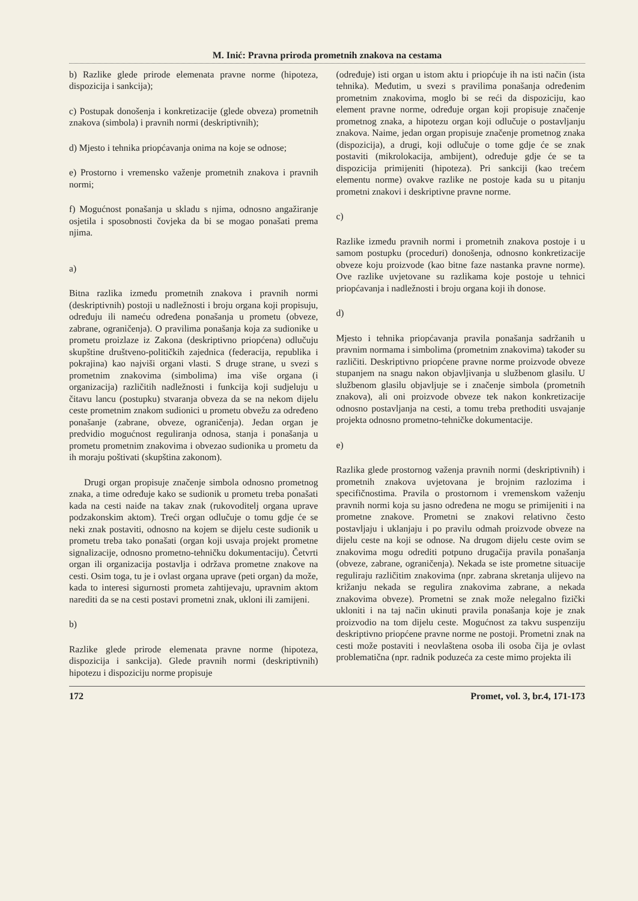M. Inić: Pravna priroda prometnih znakova na cestama
b) Razlike glede prirode elemenata pravne norme (hipoteza, dispozicija i sankcija);
c) Postupak donošenja i konkretizacije (glede obveza) prometnih znakova (simbola) i pravnih normi (deskriptivnih);
d) Mjesto i tehnika priopćavanja onima na koje se odnose;
e) Prostorno i vremensko važenje prometnih znakova i pravnih normi;
f) Mogućnost ponašanja u skladu s njima, odnosno angažiranje osjetila i sposobnosti čovjeka da bi se mogao ponašati prema njima.
a)
Bitna razlika između prometnih znakova i pravnih normi (deskriptivnih) postoji u nadležnosti i broju organa koji propisuju, određuju ili nameću određena ponašanja u prometu (obveze, zabrane, ograničenja). O pravilima ponašanja koja za sudionike u prometu proizlaze iz Zakona (deskriptivno priopćena) odlučuju skupštine društveno-političkih zajednica (federacija, republika i pokrajina) kao najviši organi vlasti. S druge strane, u svezi s prometnim znakovima (simbolima) ima više organa (i organizacija) različitih nadležnosti i funkcija koji sudjeluju u čitavu lancu (postupku) stvaranja obveza da se na nekom dijelu ceste prometnim znakom sudionici u prometu obvežu za određeno ponašanje (zabrane, obveze, ograničenja). Jedan organ je predvidio mogućnost reguliranja odnosa, stanja i ponašanja u prometu prometnim znakovima i obvezao sudionika u prometu da ih moraju poštivati (skupština zakonom).
Drugi organ propisuje značenje simbola odnosno prometnog znaka, a time određuje kako se sudionik u prometu treba ponašati kada na cesti naiđe na takav znak (rukovoditelj organa uprave podzakonskim aktom). Treći organ odlučuje o tomu gdje će se neki znak postaviti, odnosno na kojem se dijelu ceste sudionik u prometu treba tako ponašati (organ koji usvaja projekt prometne signalizacije, odnosno prometno-tehničku dokumentaciju). Četvrti organ ili organizacija postavlja i održava prometne znakove na cesti. Osim toga, tu je i ovlast organa uprave (peti organ) da može, kada to interesi sigurnosti prometa zahtijevaju, upravnim aktom narediti da se na cesti postavi prometni znak, ukloni ili zamijeni.
b)
Razlike glede prirode elemenata pravne norme (hipoteza, dispozicija i sankcija). Glede pravnih normi (deskriptivnih) hipotezu i dispoziciju norme propisuje
(određuje) isti organ u istom aktu i priopćuje ih na isti način (ista tehnika). Međutim, u svezi s pravilima ponašanja određenim prometnim znakovima, moglo bi se reći da dispoziciju, kao element pravne norme, određuje organ koji propisuje značenje prometnog znaka, a hipotezu organ koji odlučuje o postavljanju znakova. Naime, jedan organ propisuje značenje prometnog znaka (dispozicija), a drugi, koji odlučuje o tome gdje će se znak postaviti (mikrolokacija, ambijent), određuje gdje će se ta dispozicija primijeniti (hipoteza). Pri sankciji (kao trećem elementu norme) ovakve razlike ne postoje kada su u pitanju prometni znakovi i deskriptivne pravne norme.
c)
Razlike između pravnih normi i prometnih znakova postoje i u samom postupku (proceduri) donošenja, odnosno konkretizacije obveze koju proizvode (kao bitne faze nastanka pravne norme). Ove razlike uvjetovane su razlikama koje postoje u tehnici priopćavanja i nadležnosti i broju organa koji ih donose.
d)
Mjesto i tehnika priopćavanja pravila ponašanja sadržanih u pravnim normama i simbolima (prometnim znakovima) također su različiti. Deskriptivno priopćene pravne norme proizvode obveze stupanjem na snagu nakon objavljivanja u službenom glasilu. U službenom glasilu objavljuje se i značenje simbola (prometnih znakova), ali oni proizvode obveze tek nakon konkretizacije odnosno postavljanja na cesti, a tomu treba prethoditi usvajanje projekta odnosno prometno-tehničke dokumentacije.
e)
Razlika glede prostornog važenja pravnih normi (deskriptivnih) i prometnih znakova uvjetovana je brojnim razlozima i specifičnostima. Pravila o prostornom i vremenskom važenju pravnih normi koja su jasno određena ne mogu se primijeniti i na prometne znakove. Prometni se znakovi relativno često postavljaju i uklanjaju i po pravilu odmah proizvode obveze na dijelu ceste na koji se odnose. Na drugom dijelu ceste ovim se znakovima mogu odrediti potpuno drugačija pravila ponašanja (obveze, zabrane, ograničenja). Nekada se iste prometne situacije reguliraju različitim znakovima (npr. zabrana skretanja ulijevo na križanju nekada se regulira znakovima zabrane, a nekada znakovima obveze). Prometni se znak može nelegalno fizički ukloniti i na taj način ukinuti pravila ponašanja koje je znak proizvodio na tom dijelu ceste. Mogućnost za takvu suspenziju deskriptivno priopćene pravne norme ne postoji. Prometni znak na cesti može postaviti i neovlaštena osoba ili osoba čija je ovlast problematična (npr. radnik poduzeća za ceste mimo projekta ili
172 Promet, vol. 3, br.4, 171-173